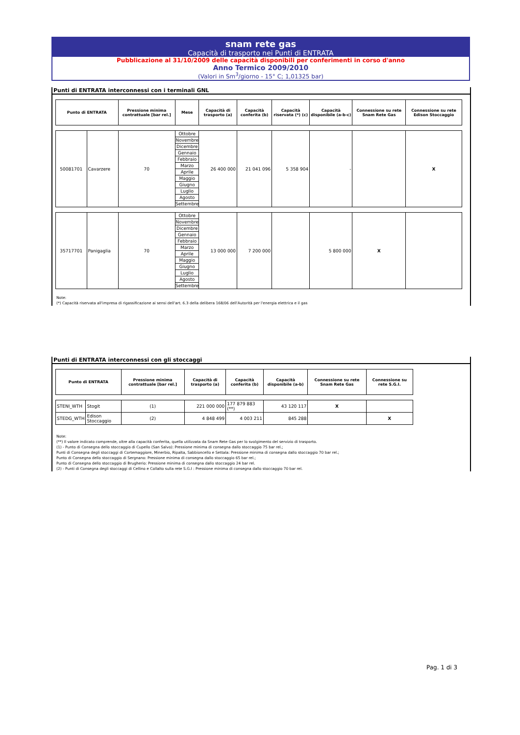snam rete gas
Capacità di trasporto nei Punti di ENTRATA
Pubblicazione al 31/10/2009 delle capacità disponibili per conferimenti in corso d'anno
Anno Termico 2009/2010
(Valori in Sm<sup>3</sup>/giorno - 15° C; 1,01325 bar)
Punti di ENTRATA interconnessi con i terminali GNL
| Punto di ENTRATA | | Pressione minima contrattuale [bar rel.] | Mese | Capacità di trasporto (a) | Capacità conferita (b) | Capacità riservata (*) (c) | Capacità disponibile (a-b-c) | Connessione su rete Snam Rete Gas | Connessione su rete Edison Stoccaggio |
| --- | --- | --- | --- | --- | --- | --- | --- | --- | --- |
| 50081701 | Cavarzere | 70 | Ottobre | 26 400 000 | 21 041 096 | 5 358 904 | - | | X |
| | | | Novembre | | | | | | |
| | | | Dicembre | | | | | | |
| | | | Gennaio | | | | | | |
| | | | Febbraio | | | | | | |
| | | | Marzo | | | | | | |
| | | | Aprile | | | | | | |
| | | | Maggio | | | | | | |
| | | | Giugno | | | | | | |
| | | | Luglio | | | | | | |
| | | | Agosto | | | | | | |
| | | | Settembre | | | | | | |
| 35717701 | Panigaglia | 70 | Ottobre | 13 000 000 | 7 200 000 | | 5 800 000 | X | |
| | | | Novembre | | | | | | |
| | | | Dicembre | | | | | | |
| | | | Gennaio | | | | | | |
| | | | Febbraio | | | | | | |
| | | | Marzo | | | | | | |
| | | | Aprile | | | | | | |
| | | | Maggio | | | | | | |
| | | | Giugno | | | | | | |
| | | | Luglio | | | | | | |
| | | | Agosto | | | | | | |
| | | | Settembre | | | | | | |
Note:
(*) Capacità riservata all'impresa di rigassificazione ai sensi dell'art. 6.3 della delibera 168/06 dell'Autorità per l'energia elettrica e il gas
Punti di ENTRATA interconnessi con gli stoccaggi
| Punto di ENTRATA | | Pressione minima contrattuale [bar rel.] | Capacità di trasporto (a) | Capacità conferita (b) | Capacità disponibile (a-b) | Connessione su rete Snam Rete Gas | Connessione su rete S.G.I. |
| --- | --- | --- | --- | --- | --- | --- | --- |
| STENI_WTH | Stogit | (1) | 221 000 000 | 177 879 883 (**) | 43 120 117 | X | |
| STEDG_WTH | Edison Stoccaggio | (2) | 4 848 499 | 4 003 211 | 845 288 | | X |
Note:
(**) Il valore indicato comprende, oltre alla capacità conferita, quella utilizzata da Snam Rete Gas per lo svolgimento del servizio di trasporto.
(1) - Punto di Consegna dello stoccaggio di Cupello (San Salvo): Pressione minima di consegna dallo stoccaggio 75 bar rel.;
Punti di Consegna degli stoccaggi di Cortemaggiore, Minerbio, Ripalta, Sabbioncello e Settala: Pressione minima di consegna dallo stoccaggio 70 bar rel.;
Punto di Consegna dello stoccaggio di Sergnano: Pressione minima di consegna dallo stoccaggio 65 bar rel.;
Punto di Consegna dello stoccaggio di Brugherio: Pressione minima di consegna dallo stoccaggio 24 bar rel.
(2) - Punti di Consegna degli stoccaggi di Cellino e Collalto sulla rete S.G.I : Pressione minima di consegna dallo stoccaggio 70 bar rel.
Pag. 1 di 3